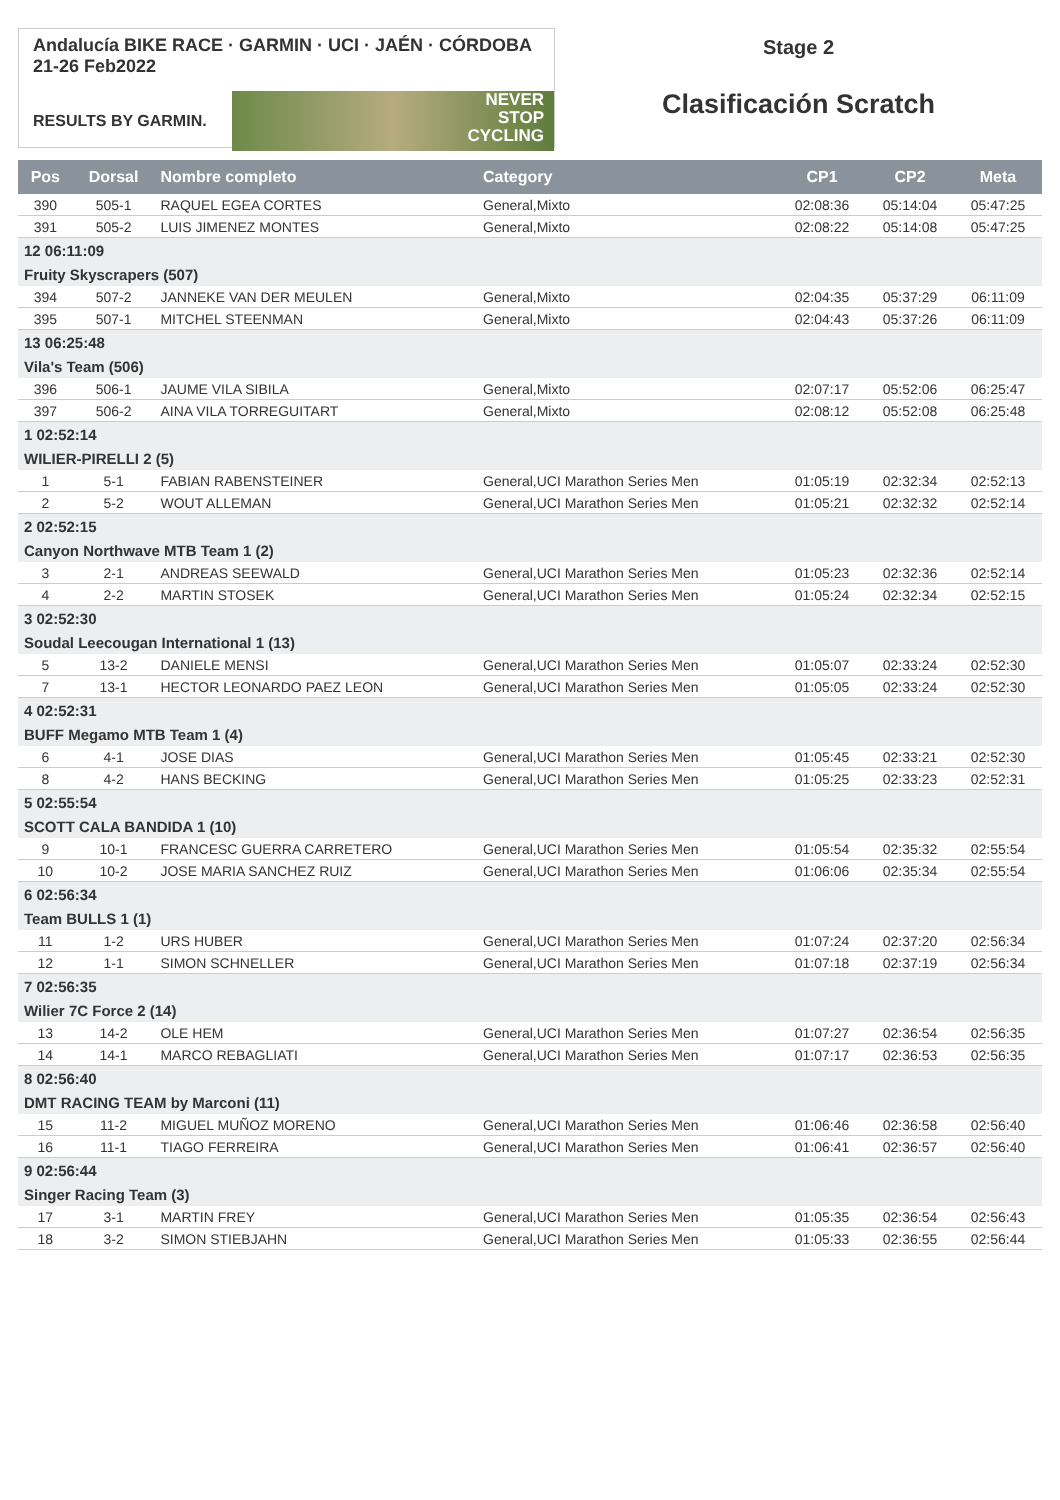Andalucía BIKE RACE · GARMIN · UCI · JAÉN · CÓRDOBA 21-26 Feb2022
RESULTS BY GARMIN.
NEVER
STOP
CYCLING
Stage 2
Clasificación Scratch
| Pos | Dorsal | Nombre completo | Category | CP1 | CP2 | Meta |
| --- | --- | --- | --- | --- | --- | --- |
| 390 | 505-1 | RAQUEL EGEA CORTES | General,Mixto | 02:08:36 | 05:14:04 | 05:47:25 |
| 391 | 505-2 | LUIS JIMENEZ MONTES | General,Mixto | 02:08:22 | 05:14:08 | 05:47:25 |
| 12 06:11:09 | | | | | | |
| Fruity Skyscrapers (507) | | | | | | |
| 394 | 507-2 | JANNEKE VAN DER MEULEN | General,Mixto | 02:04:35 | 05:37:29 | 06:11:09 |
| 395 | 507-1 | MITCHEL STEENMAN | General,Mixto | 02:04:43 | 05:37:26 | 06:11:09 |
| 13 06:25:48 | | | | | | |
| Vila's Team (506) | | | | | | |
| 396 | 506-1 | JAUME VILA SIBILA | General,Mixto | 02:07:17 | 05:52:06 | 06:25:47 |
| 397 | 506-2 | AINA VILA TORREGUITART | General,Mixto | 02:08:12 | 05:52:08 | 06:25:48 |
| 1 02:52:14 | | | | | | |
| WILIER-PIRELLI 2 (5) | | | | | | |
| 1 | 5-1 | FABIAN RABENSTEINER | General,UCI Marathon Series Men | 01:05:19 | 02:32:34 | 02:52:13 |
| 2 | 5-2 | WOUT ALLEMAN | General,UCI Marathon Series Men | 01:05:21 | 02:32:32 | 02:52:14 |
| 2 02:52:15 | | | | | | |
| Canyon Northwave MTB Team 1 (2) | | | | | | |
| 3 | 2-1 | ANDREAS SEEWALD | General,UCI Marathon Series Men | 01:05:23 | 02:32:36 | 02:52:14 |
| 4 | 2-2 | MARTIN STOSEK | General,UCI Marathon Series Men | 01:05:24 | 02:32:34 | 02:52:15 |
| 3 02:52:30 | | | | | | |
| Soudal Leecougan International 1 (13) | | | | | | |
| 5 | 13-2 | DANIELE MENSI | General,UCI Marathon Series Men | 01:05:07 | 02:33:24 | 02:52:30 |
| 7 | 13-1 | HECTOR LEONARDO PAEZ LEON | General,UCI Marathon Series Men | 01:05:05 | 02:33:24 | 02:52:30 |
| 4 02:52:31 | | | | | | |
| BUFF Megamo MTB Team 1 (4) | | | | | | |
| 6 | 4-1 | JOSE DIAS | General,UCI Marathon Series Men | 01:05:45 | 02:33:21 | 02:52:30 |
| 8 | 4-2 | HANS BECKING | General,UCI Marathon Series Men | 01:05:25 | 02:33:23 | 02:52:31 |
| 5 02:55:54 | | | | | | |
| SCOTT CALA BANDIDA 1 (10) | | | | | | |
| 9 | 10-1 | FRANCESC GUERRA CARRETERO | General,UCI Marathon Series Men | 01:05:54 | 02:35:32 | 02:55:54 |
| 10 | 10-2 | JOSE MARIA SANCHEZ RUIZ | General,UCI Marathon Series Men | 01:06:06 | 02:35:34 | 02:55:54 |
| 6 02:56:34 | | | | | | |
| Team BULLS 1 (1) | | | | | | |
| 11 | 1-2 | URS HUBER | General,UCI Marathon Series Men | 01:07:24 | 02:37:20 | 02:56:34 |
| 12 | 1-1 | SIMON SCHNELLER | General,UCI Marathon Series Men | 01:07:18 | 02:37:19 | 02:56:34 |
| 7 02:56:35 | | | | | | |
| Wilier 7C Force 2 (14) | | | | | | |
| 13 | 14-2 | OLE HEM | General,UCI Marathon Series Men | 01:07:27 | 02:36:54 | 02:56:35 |
| 14 | 14-1 | MARCO REBAGLIATI | General,UCI Marathon Series Men | 01:07:17 | 02:36:53 | 02:56:35 |
| 8 02:56:40 | | | | | | |
| DMT RACING TEAM by Marconi (11) | | | | | | |
| 15 | 11-2 | MIGUEL MUÑOZ MORENO | General,UCI Marathon Series Men | 01:06:46 | 02:36:58 | 02:56:40 |
| 16 | 11-1 | TIAGO FERREIRA | General,UCI Marathon Series Men | 01:06:41 | 02:36:57 | 02:56:40 |
| 9 02:56:44 | | | | | | |
| Singer Racing Team (3) | | | | | | |
| 17 | 3-1 | MARTIN FREY | General,UCI Marathon Series Men | 01:05:35 | 02:36:54 | 02:56:43 |
| 18 | 3-2 | SIMON STIEBJAHN | General,UCI Marathon Series Men | 01:05:33 | 02:36:55 | 02:56:44 |